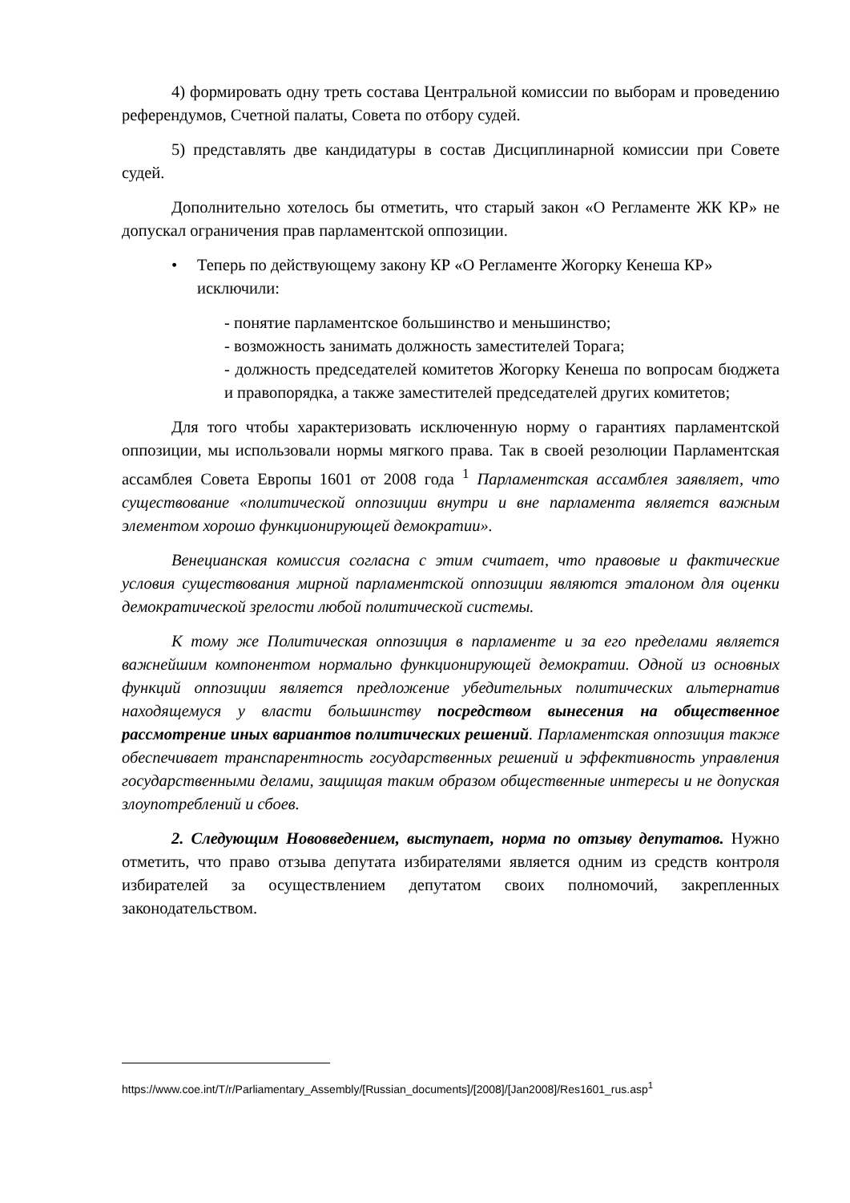4) формировать одну треть состава Центральной комиссии по выборам и проведению референдумов, Счетной палаты, Совета по отбору судей.
5) представлять две кандидатуры в состав Дисциплинарной комиссии при Совете судей.
Дополнительно хотелось бы отметить, что старый закон «О Регламенте ЖК КР» не допускал ограничения прав парламентской оппозиции.
• Теперь по действующему закону КР «О Регламенте Жогорку Кенеша КР» исключили:
- понятие парламентское большинство и меньшинство;
- возможность занимать должность заместителей Торага;
- должность председателей комитетов Жогорку Кенеша по вопросам бюджета и правопорядка, а также заместителей председателей других комитетов;
Для того чтобы характеризовать исключенную норму о гарантиях парламентской оппозиции, мы использовали нормы мягкого права. Так в своей резолюции Парламентская ассамблея Совета Европы 1601 от 2008 года <sup>1</sup> Парламентская ассамблея заявляет, что существование «политической оппозиции внутри и вне парламента является важным элементом хорошо функционирующей демократии».
Венецианская комиссия согласна с этим считает, что правовые и фактические условия существования мирной парламентской оппозиции являются эталоном для оценки демократической зрелости любой политической системы.
К тому же Политическая оппозиция в парламенте и за его пределами является важнейшим компонентом нормально функционирующей демократии. Одной из основных функций оппозиции является предложение убедительных политических альтернатив находящемуся у власти большинству посредством вынесения на общественное рассмотрение иных вариантов политических решений. Парламентская оппозиция также обеспечивает транспарентность государственных решений и эффективность управления государственными делами, защищая таким образом общественные интересы и не допуская злоупотреблений и сбоев.
2. Следующим Нововведением, выступает, норма по отзыву депутатов. Нужно отметить, что право отзыва депутата избирателями является одним из средств контроля избирателей за осуществлением депутатом своих полномочий, закрепленных законодательством.
https://www.coe.int/T/r/Parliamentary_Assembly/[Russian_documents]/[2008]/[Jan2008]/Res1601_rus.asp<sup>1</sup>